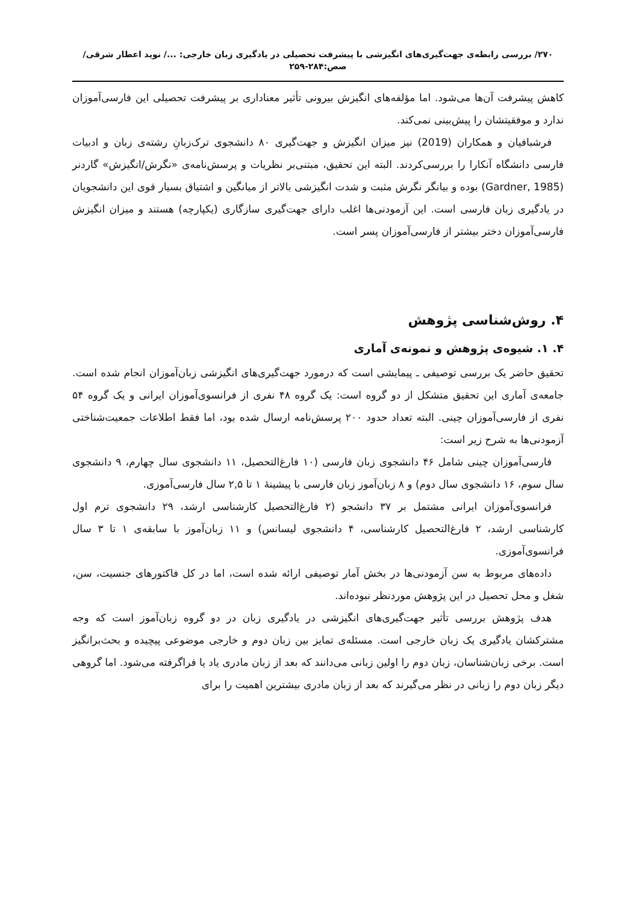۲۷۰/ بررسی رابطه‌ی جهت‌گیری‌های انگیزشی با پیشرفت تحصیلی در یادگیری زبان خارجی: .../ نوید اعطار شرقی/ صص:۲۸۴-۲۵۹
کاهش پیشرفت آن‌ها می‌شود. اما مؤلفه‌های انگیزش بیرونی تأثیر معناداری بر پیشرفت تحصیلی این فارسی‌آموزان ندارد و موفقیتشان را پیش‌بینی نمی‌کند.
فرشبافیان و همکاران (2019) نیز میزان انگیزش و جهت‌گیری ۸۰ دانشجوی ترک‌زبانِ رشته‌ی زبان و ادبیات فارسی دانشگاه آنکارا را بررسی‌کردند. البته این تحقیق، مبتنی‌بر نظریات و پرسش‌نامه‌ی «نگرش/انگیزش» گاردنر (Gardner, 1985) بوده و بیانگر نگرش مثبت و شدت انگیزشی بالاتر از میانگین و اشتیاق بسیار قوی این دانشجویان در یادگیری زبان فارسی است. این آزمودنی‌ها اغلب دارای جهت‌گیری سازگاری (یکپارچه) هستند و میزان انگیزش فارسی‌آموزان دختر بیشتر از فارسی‌آموزان پسر است.
۴. روش‌شناسی پژوهش
۴. ۱. شیوه‌ی پژوهش و نمونه‌ی آماری
تحقیق حاضر یک بررسی توصیفی ـ پیمایشی است که درمورد جهت‌گیری‌های انگیزشی زبان‌آموزان انجام شده است. جامعه‌ی آماری این تحقیق متشکل از دو گروه است: یک گروه ۴۸ نفری از فرانسوی‌آموزان ایرانی و یک گروه ۵۴ نفری از فارسی‌آموزان چینی. البته تعداد حدود ۲۰۰ پرسش‌نامه ارسال شده بود، اما فقط اطلاعات جمعیت‌شناختی آزمودنی‌ها به شرح زیر است:
فارسی‌آموزان چینی شامل ۴۶ دانشجوی زبان فارسی (۱۰ فارغ‌التحصیل، ۱۱ دانشجوی سال چهارم، ۹ دانشجوی سال سوم، ۱۶ دانشجوی سال دوم) و ۸ زبان‌آموز زبان فارسی با پیشینهٔ ۱ تا ۲,۵ سال فارسی‌آموزی.
فرانسوی‌آموزان ایرانی مشتمل بر ۳۷ دانشجو (۲ فارغ‌التحصیل کارشناسی ارشد، ۲۹ دانشجوی ترم اول کارشناسی ارشد، ۲ فارغ‌التحصیل کارشناسی، ۴ دانشجوی لیسانس) و ۱۱ زبان‌آموز با سابقه‌ی ۱ تا ۳ سال فرانسوی‌آموزی.
داده‌های مربوط به سن آزمودنی‌ها در بخش آمار توصیفی ارائه شده است، اما در کل فاکتورهای جنسیت، سن، شغل و محل تحصیل در این پژوهش موردنظر نبوده‌اند.
هدف پژوهش بررسی تأثیر جهت‌گیری‌های انگیزشی در یادگیری زبان در دو گروه زبان‌آموز است که وجه مشترکشان یادگیری یک زبان خارجی است. مسئله‌ی تمایز بین زبان دوم و خارجی موضوعی پیچیده و بحث‌برانگیز است. برخی زبان‌شناسان، زبان دوم را اولین زبانی می‌دانند که بعد از زبان مادری یاد یا فراگرفته می‌شود. اما گروهی دیگر زبان دوم را زبانی در نظر می‌گیرند که بعد از زبان مادری بیشترین اهمیت را برای